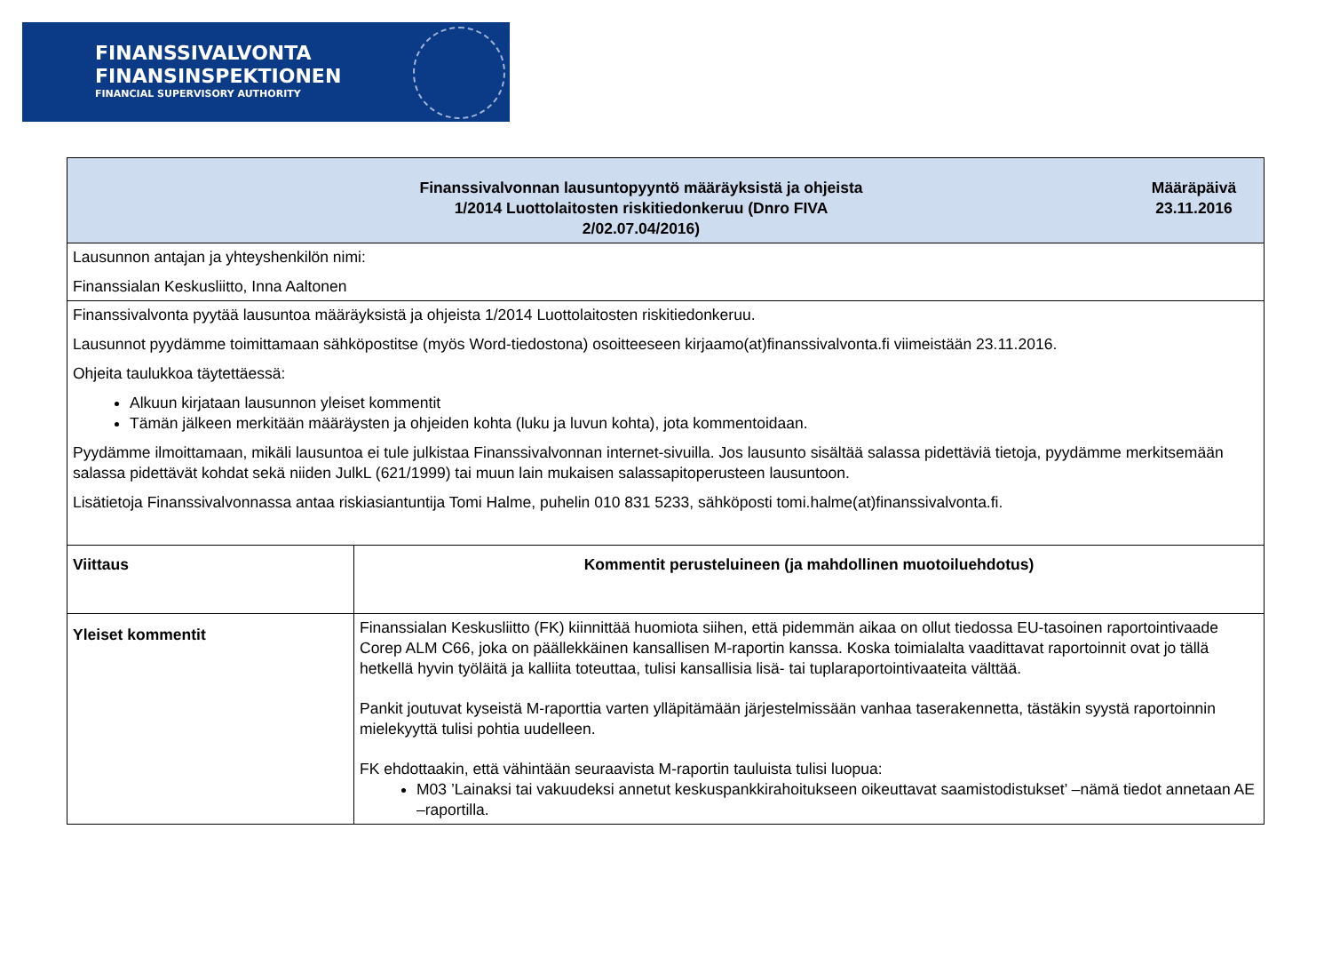FINANSSIVALVONTA
FINANSINSPEKTIONEN
FINANCIAL SUPERVISORY AUTHORITY
| Finanssivalvonnan lausuntopyyntö määräyksistä ja ohjeista 1/2014 Luottolaitosten riskitiedonkeruu (Dnro FIVA 2/02.07.04/2016) Määräpäivä 23.11.2016 | |
| Lausunnon antajan ja yhteyshenkilön nimi: Finanssialan Keskusliitto, Inna Aaltonen | |
| Finanssivalvonta pyytää lausuntoa määräyksistä ja ohjeista 1/2014 Luottolaitosten riskitiedonkeruu. Lausunnot pyydämme toimittamaan sähköpostitse (myös Word-tiedostona) osoitteeseen kirjaamo(at)finanssivalvonta.fi viimeistään 23.11.2016. Ohjeita taulukkoa täytettäessä: Alkuun kirjataan lausunnon yleiset kommentit Tämän jälkeen merkitään määräysten ja ohjeiden kohta (luku ja luvun kohta), jota kommentoidaan. Pyydämme ilmoittamaan, mikäli lausuntoa ei tule julkistaa Finanssivalvonnan internet-sivuilla. Jos lausunto sisältää salassa pidettäviä tietoja, pyydämme merkitsemään salassa pidettävät kohdat sekä niiden JulkL (621/1999) tai muun lain mukaisen salassapitoperusteen lausuntoon. Lisätietoja Finanssivalvonnassa antaa riskiasiantuntija Tomi Halme, puhelin 010 831 5233, sähköposti tomi.halme(at)finanssivalvonta.fi. | |
| Viittaus | Kommentit perusteluineen (ja mahdollinen muotoiluehdotus) |
| Yleiset kommentit | Finanssialan Keskusliitto (FK) kiinnittää huomiota siihen, että pidemmän aikaa on ollut tiedossa EU-tasoinen raportointivaade Corep ALM C66, joka on päällekkäinen kansallisen M-raportin kanssa. Koska toimialalta vaadittavat raportoinnit ovat jo tällä hetkellä hyvin työläitä ja kalliita toteuttaa, tulisi kansallisia lisä- tai tuplaraportointivaateita välttää. Pankit joutuvat kyseistä M-raporttia varten ylläpitämään järjestelmissään vanhaa taserakennetta, tästäkin syystä raportoinnin mielekyyttä tulisi pohtia uudelleen. FK ehdottaakin, että vähintään seuraavista M-raportin tauluista tulisi luopua: M03 ’Lainaksi tai vakuudeksi annetut keskuspankkirahoitukseen oikeuttavat saamistodistukset’ –nämä tiedot annetaan AE –raportilla. |